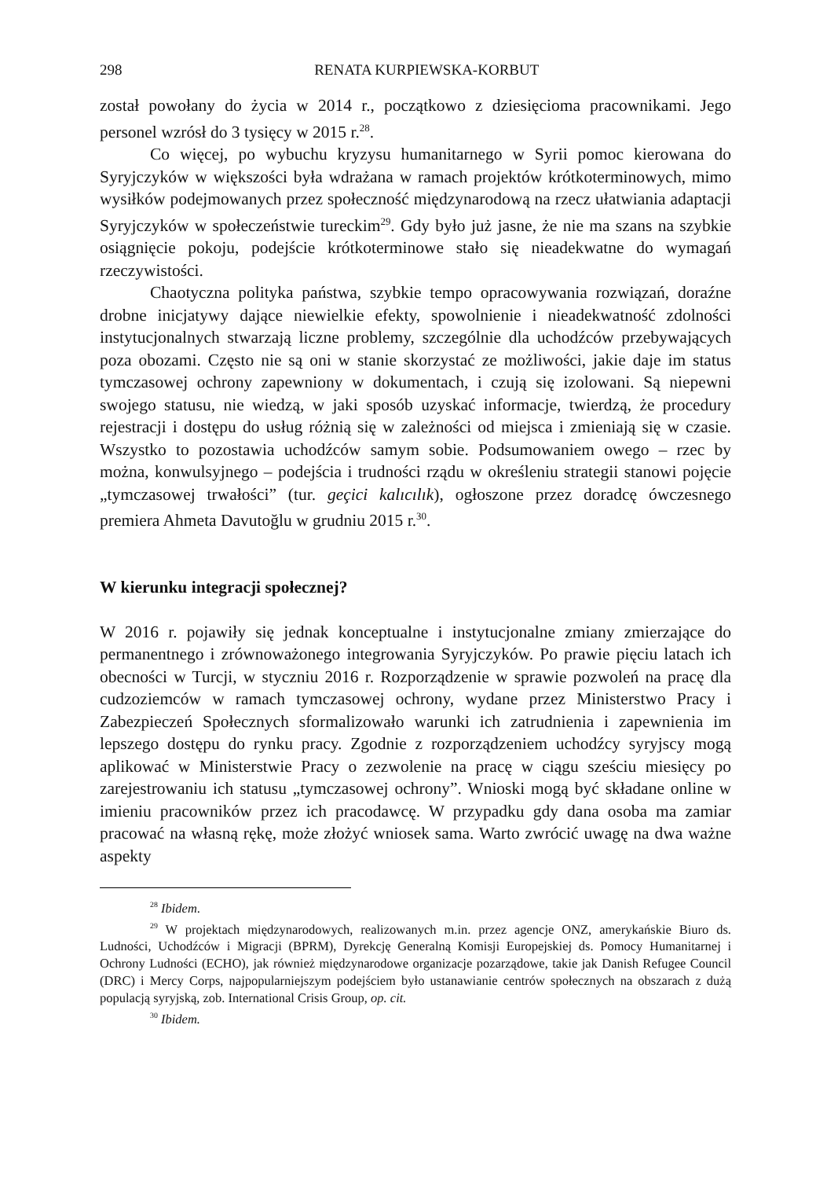298 RENATA KURPIEWSKA-KORBUT
został powołany do życia w 2014 r., początkowo z dziesięcioma pracownikami. Jego personel wzrósł do 3 tysięcy w 2015 r.<sup>28</sup>.
Co więcej, po wybuchu kryzysu humanitarnego w Syrii pomoc kierowana do Syryjczyków w większości była wdrażana w ramach projektów krótkoterminowych, mimo wysiłków podejmowanych przez społeczność międzynarodową na rzecz ułatwiania adaptacji Syryjczyków w społeczeństwie tureckim<sup>29</sup>. Gdy było już jasne, że nie ma szans na szybkie osiągnięcie pokoju, podejście krótkoterminowe stało się nieadekwatne do wymagań rzeczywistości.
Chaotyczna polityka państwa, szybkie tempo opracowywania rozwiązań, doraźne drobne inicjatywy dające niewielkie efekty, spowolnienie i nieadekwatność zdolności instytucjonalnych stwarzają liczne problemy, szczególnie dla uchodźców przebywających poza obozami. Często nie są oni w stanie skorzystać ze możliwości, jakie daje im status tymczasowej ochrony zapewniony w dokumentach, i czują się izolowani. Są niepewni swojego statusu, nie wiedzą, w jaki sposób uzyskać informacje, twierdzą, że procedury rejestracji i dostępu do usług różnią się w zależności od miejsca i zmieniają się w czasie. Wszystko to pozostawia uchodźców samym sobie. Podsumowaniem owego – rzec by można, konwulsyjnego – podejścia i trudności rządu w określeniu strategii stanowi pojęcie „tymczasowej trwałości” (tur. geçici kalıcılık), ogłoszone przez doradcę ówczesnego premiera Ahmeta Davutoğlu w grudniu 2015 r.<sup>30</sup>.
W kierunku integracji społecznej?
W 2016 r. pojawiły się jednak konceptualne i instytucjonalne zmiany zmierzające do permanentnego i zrównoważonego integrowania Syryjczyków. Po prawie pięciu latach ich obecności w Turcji, w styczniu 2016 r. Rozporządzenie w sprawie pozwoleń na pracę dla cudzoziemców w ramach tymczasowej ochrony, wydane przez Ministerstwo Pracy i Zabezpieczeń Społecznych sformalizowało warunki ich zatrudnienia i zapewnienia im lepszego dostępu do rynku pracy. Zgodnie z rozporządzeniem uchodźcy syryjscy mogą aplikować w Ministerstwie Pracy o zezwolenie na pracę w ciągu sześciu miesięcy po zarejestrowaniu ich statusu „tymczasowej ochrony”. Wnioski mogą być składane online w imieniu pracowników przez ich pracodawcę. W przypadku gdy dana osoba ma zamiar pracować na własną rękę, może złożyć wniosek sama. Warto zwrócić uwagę na dwa ważne aspekty
<sup>28</sup> Ibidem.
<sup>29</sup> W projektach międzynarodowych, realizowanych m.in. przez agencje ONZ, amerykańskie Biuro ds. Ludności, Uchodźców i Migracji (BPRM), Dyrekcję Generalną Komisji Europejskiej ds. Pomocy Humanitarnej i Ochrony Ludności (ECHO), jak również międzynarodowe organizacje pozarządowe, takie jak Danish Refugee Council (DRC) i Mercy Corps, najpopularniejszym podejściem było ustanawianie centrów społecznych na obszarach z dużą populacją syryjską, zob. International Crisis Group, op. cit.
<sup>30</sup> Ibidem.